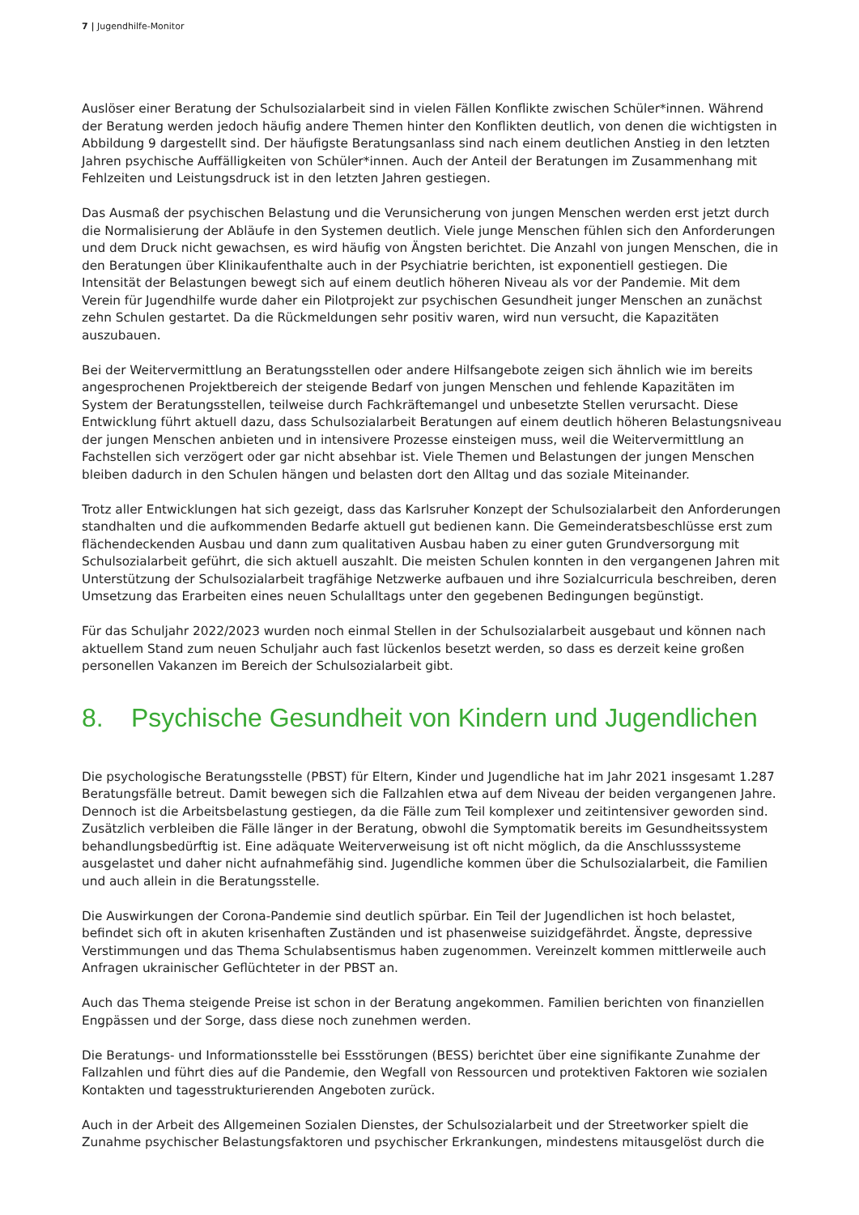7 | Jugendhilfe-Monitor
Auslöser einer Beratung der Schulsozialarbeit sind in vielen Fällen Konflikte zwischen Schüler*innen. Während der Beratung werden jedoch häufig andere Themen hinter den Konflikten deutlich, von denen die wichtigsten in Abbildung 9 dargestellt sind. Der häufigste Beratungsanlass sind nach einem deutlichen Anstieg in den letzten Jahren psychische Auffälligkeiten von Schüler*innen. Auch der Anteil der Beratungen im Zusammenhang mit Fehlzeiten und Leistungsdruck ist in den letzten Jahren gestiegen.
Das Ausmaß der psychischen Belastung und die Verunsicherung von jungen Menschen werden erst jetzt durch die Normalisierung der Abläufe in den Systemen deutlich. Viele junge Menschen fühlen sich den Anforderungen und dem Druck nicht gewachsen, es wird häufig von Ängsten berichtet. Die Anzahl von jungen Menschen, die in den Beratungen über Klinikaufenthalte auch in der Psychiatrie berichten, ist exponentiell gestiegen. Die Intensität der Belastungen bewegt sich auf einem deutlich höheren Niveau als vor der Pandemie. Mit dem Verein für Jugendhilfe wurde daher ein Pilotprojekt zur psychischen Gesundheit junger Menschen an zunächst zehn Schulen gestartet. Da die Rückmeldungen sehr positiv waren, wird nun versucht, die Kapazitäten auszubauen.
Bei der Weitervermittlung an Beratungsstellen oder andere Hilfsangebote zeigen sich ähnlich wie im bereits angesprochenen Projektbereich der steigende Bedarf von jungen Menschen und fehlende Kapazitäten im System der Beratungsstellen, teilweise durch Fachkräftemangel und unbesetzte Stellen verursacht. Diese Entwicklung führt aktuell dazu, dass Schulsozialarbeit Beratungen auf einem deutlich höheren Belastungsniveau der jungen Menschen anbieten und in intensivere Prozesse einsteigen muss, weil die Weitervermittlung an Fachstellen sich verzögert oder gar nicht absehbar ist. Viele Themen und Belastungen der jungen Menschen bleiben dadurch in den Schulen hängen und belasten dort den Alltag und das soziale Miteinander.
Trotz aller Entwicklungen hat sich gezeigt, dass das Karlsruher Konzept der Schulsozialarbeit den Anforderungen standhalten und die aufkommenden Bedarfe aktuell gut bedienen kann. Die Gemeinderatsbeschlüsse erst zum flächendeckenden Ausbau und dann zum qualitativen Ausbau haben zu einer guten Grundversorgung mit Schulsozialarbeit geführt, die sich aktuell auszahlt. Die meisten Schulen konnten in den vergangenen Jahren mit Unterstützung der Schulsozialarbeit tragfähige Netzwerke aufbauen und ihre Sozialcurricula beschreiben, deren Umsetzung das Erarbeiten eines neuen Schulalltags unter den gegebenen Bedingungen begünstigt.
Für das Schuljahr 2022/2023 wurden noch einmal Stellen in der Schulsozialarbeit ausgebaut und können nach aktuellem Stand zum neuen Schuljahr auch fast lückenlos besetzt werden, so dass es derzeit keine großen personellen Vakanzen im Bereich der Schulsozialarbeit gibt.
8. Psychische Gesundheit von Kindern und Jugendlichen
Die psychologische Beratungsstelle (PBST) für Eltern, Kinder und Jugendliche hat im Jahr 2021 insgesamt 1.287 Beratungsfälle betreut. Damit bewegen sich die Fallzahlen etwa auf dem Niveau der beiden vergangenen Jahre. Dennoch ist die Arbeitsbelastung gestiegen, da die Fälle zum Teil komplexer und zeitintensiver geworden sind. Zusätzlich verbleiben die Fälle länger in der Beratung, obwohl die Symptomatik bereits im Gesundheitssystem behandlungsbedürftig ist. Eine adäquate Weiterverweisung ist oft nicht möglich, da die Anschlusssysteme ausgelastet und daher nicht aufnahmefähig sind. Jugendliche kommen über die Schulsozialarbeit, die Familien und auch allein in die Beratungsstelle.
Die Auswirkungen der Corona-Pandemie sind deutlich spürbar. Ein Teil der Jugendlichen ist hoch belastet, befindet sich oft in akuten krisenhaften Zuständen und ist phasenweise suizidgefährdet. Ängste, depressive Verstimmungen und das Thema Schulabsentismus haben zugenommen. Vereinzelt kommen mittlerweile auch Anfragen ukrainischer Geflüchteter in der PBST an.
Auch das Thema steigende Preise ist schon in der Beratung angekommen. Familien berichten von finanziellen Engpässen und der Sorge, dass diese noch zunehmen werden.
Die Beratungs- und Informationsstelle bei Essstörungen (BESS) berichtet über eine signifikante Zunahme der Fallzahlen und führt dies auf die Pandemie, den Wegfall von Ressourcen und protektiven Faktoren wie sozialen Kontakten und tagesstrukturierenden Angeboten zurück.
Auch in der Arbeit des Allgemeinen Sozialen Dienstes, der Schulsozialarbeit und der Streetworker spielt die Zunahme psychischer Belastungsfaktoren und psychischer Erkrankungen, mindestens mitausgelöst durch die